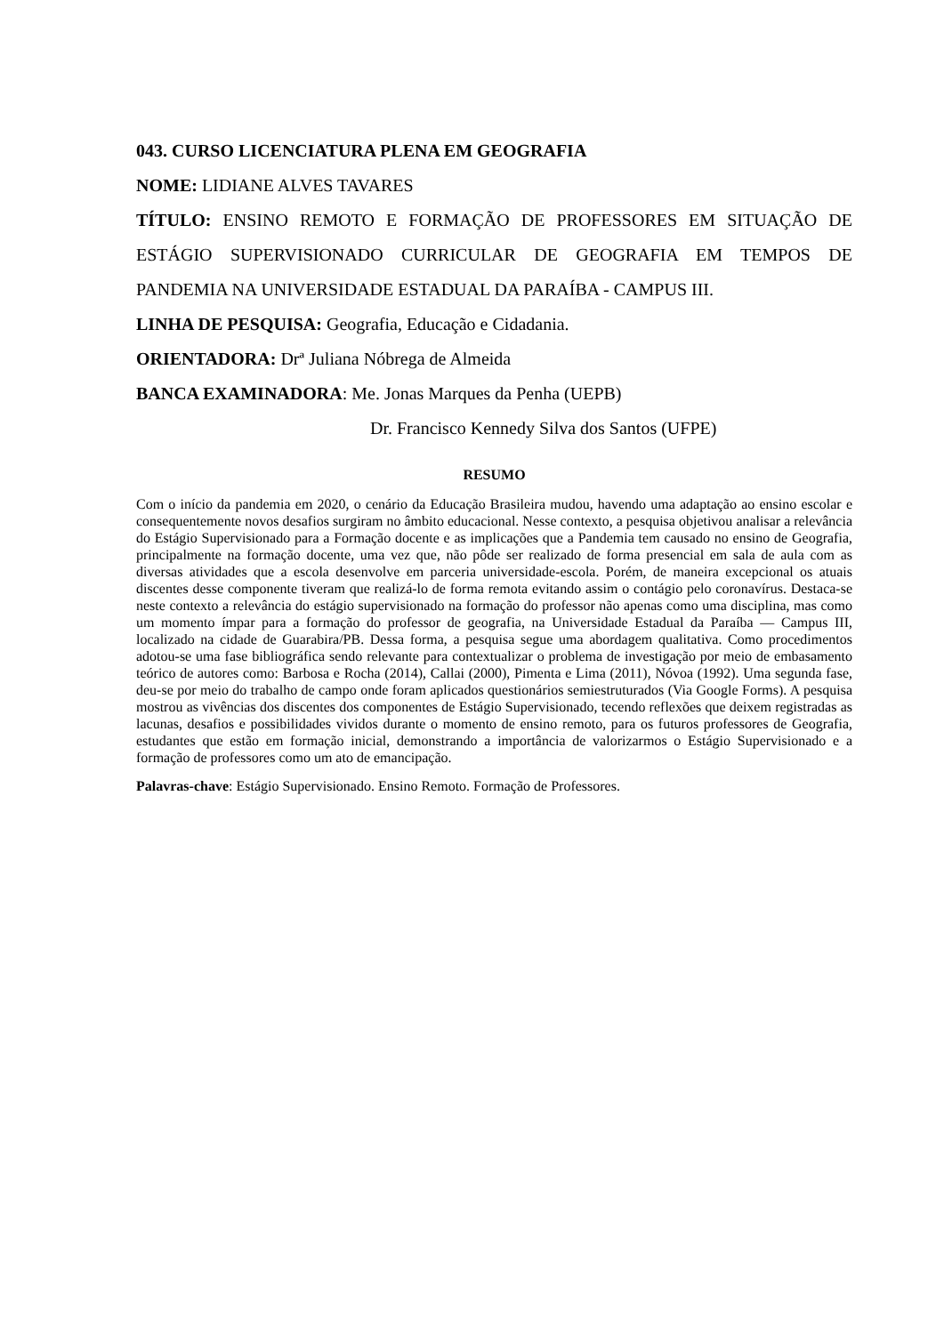043. CURSO LICENCIATURA PLENA EM GEOGRAFIA
NOME: LIDIANE ALVES TAVARES
TÍTULO: ENSINO REMOTO E FORMAÇÃO DE PROFESSORES EM SITUAÇÃO DE ESTÁGIO SUPERVISIONADO CURRICULAR DE GEOGRAFIA EM TEMPOS DE PANDEMIA NA UNIVERSIDADE ESTADUAL DA PARAÍBA - CAMPUS III.
LINHA DE PESQUISA: Geografia, Educação e Cidadania.
ORIENTADORA: Drª Juliana Nóbrega de Almeida
BANCA EXAMINADORA: Me. Jonas Marques da Penha (UEPB)
Dr. Francisco Kennedy Silva dos Santos (UFPE)
RESUMO
Com o início da pandemia em 2020, o cenário da Educação Brasileira mudou, havendo uma adaptação ao ensino escolar e consequentemente novos desafios surgiram no âmbito educacional. Nesse contexto, a pesquisa objetivou analisar a relevância do Estágio Supervisionado para a Formação docente e as implicações que a Pandemia tem causado no ensino de Geografia, principalmente na formação docente, uma vez que, não pôde ser realizado de forma presencial em sala de aula com as diversas atividades que a escola desenvolve em parceria universidade-escola. Porém, de maneira excepcional os atuais discentes desse componente tiveram que realizá-lo de forma remota evitando assim o contágio pelo coronavírus. Destaca-se neste contexto a relevância do estágio supervisionado na formação do professor não apenas como uma disciplina, mas como um momento ímpar para a formação do professor de geografia, na Universidade Estadual da Paraíba — Campus III, localizado na cidade de Guarabira/PB. Dessa forma, a pesquisa segue uma abordagem qualitativa. Como procedimentos adotou-se uma fase bibliográfica sendo relevante para contextualizar o problema de investigação por meio de embasamento teórico de autores como: Barbosa e Rocha (2014), Callai (2000), Pimenta e Lima (2011), Nóvoa (1992). Uma segunda fase, deu-se por meio do trabalho de campo onde foram aplicados questionários semiestruturados (Via Google Forms). A pesquisa mostrou as vivências dos discentes dos componentes de Estágio Supervisionado, tecendo reflexões que deixem registradas as lacunas, desafios e possibilidades vividos durante o momento de ensino remoto, para os futuros professores de Geografia, estudantes que estão em formação inicial, demonstrando a importância de valorizarmos o Estágio Supervisionado e a formação de professores como um ato de emancipação.
Palavras-chave: Estágio Supervisionado. Ensino Remoto. Formação de Professores.